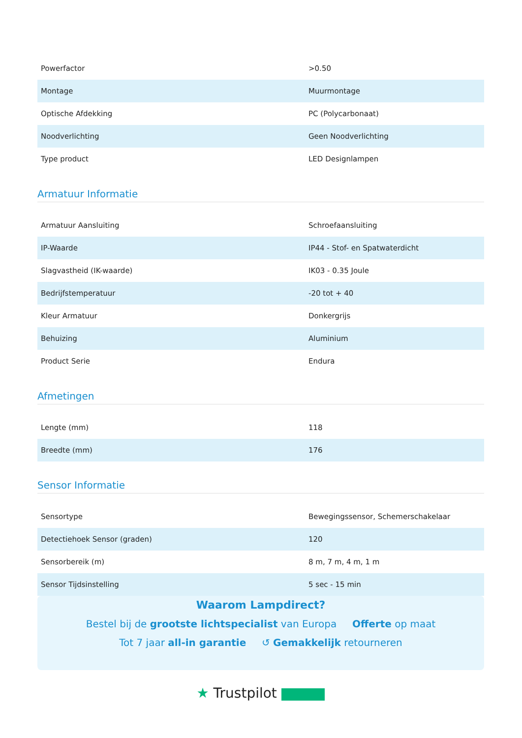| Powerfactor | >0.50 |
| Montage | Muurmontage |
| Optische Afdekking | PC (Polycarbonaat) |
| Noodverlichting | Geen Noodverlichting |
| Type product | LED Designlampen |
Armatuur Informatie
| Armatuur Aansluiting | Schroefaansluiting |
| IP-Waarde | IP44 - Stof- en Spatwaterdicht |
| Slagvastheid (IK-waarde) | IK03 - 0.35 Joule |
| Bedrijfstemperatuur | -20 tot + 40 |
| Kleur Armatuur | Donkergrijs |
| Behuizing | Aluminium |
| Product Serie | Endura |
Afmetingen
| Lengte (mm) | 118 |
| Breedte (mm) | 176 |
Sensor Informatie
| Sensortype | Bewegingssensor, Schemerschakelaar |
| Detectiehoek Sensor (graden) | 120 |
| Sensorbereik (m) | 8 m, 7 m, 4 m, 1 m |
| Sensor Tijdsinstelling | 5 sec - 15 min |
Waarom Lampdirect?
Bestel bij de grootste lichtspecialist van Europa Offerte op maat
Tot 7 jaar all-in garantie ↺ Gemakkelijk retourneren
★ Trustpilot ★★★★★